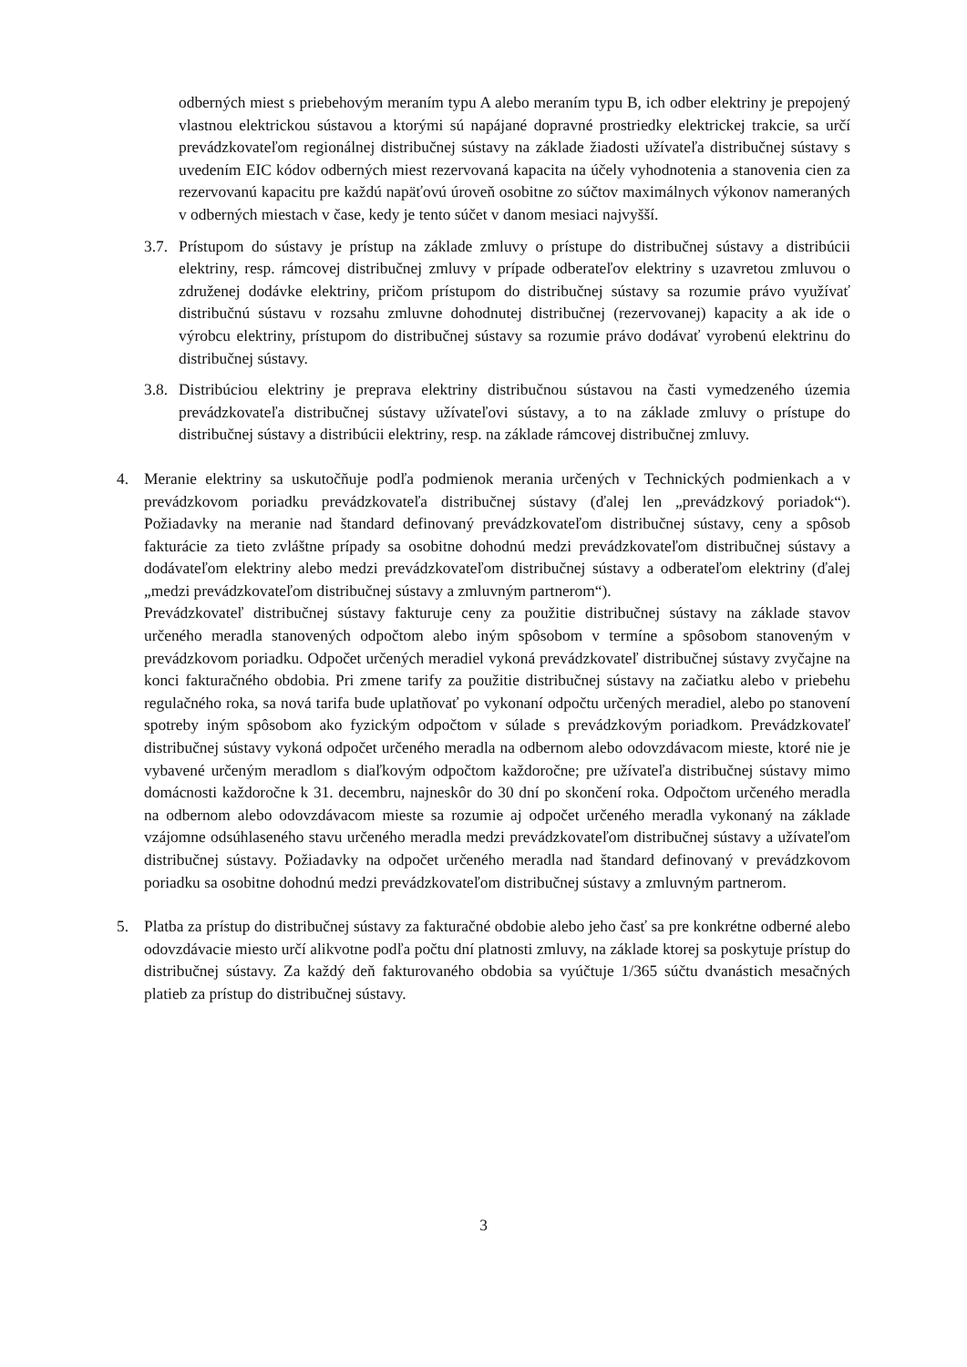odberných miest s priebehovým meraním typu A alebo meraním typu B, ich odber elektriny je prepojený vlastnou elektrickou sústavou a ktorými sú napájané dopravné prostriedky elektrickej trakcie, sa určí prevádzkovateľom regionálnej distribučnej sústavy na základe žiadosti užívateľa distribučnej sústavy s uvedením EIC kódov odberných miest rezervovaná kapacita na účely vyhodnotenia a stanovenia cien za rezervovanú kapacitu pre každú napäťovú úroveň osobitne zo súčtov maximálnych výkonov nameraných v odberných miestach v čase, kedy je tento súčet v danom mesiaci najvyšší.
3.7.
Prístupom do sústavy je prístup na základe zmluvy o prístupe do distribučnej sústavy a distribúcii elektriny, resp. rámcovej distribučnej zmluvy v prípade odberateľov elektriny s uzavretou zmluvou o združenej dodávke elektriny, pričom prístupom do distribučnej sústavy sa rozumie právo využívať distribučnú sústavu v rozsahu zmluvne dohodnutej distribučnej (rezervovanej) kapacity a ak ide o výrobcu elektriny, prístupom do distribučnej sústavy sa rozumie právo dodávať vyrobenú elektrinu do distribučnej sústavy.
3.8.
Distribúciou elektriny je preprava elektriny distribučnou sústavou na časti vymedzeného územia prevádzkovateľa distribučnej sústavy užívateľovi sústavy, a to na základe zmluvy o prístupe do distribučnej sústavy a distribúcii elektriny, resp. na základe rámcovej distribučnej zmluvy.
4. Meranie elektriny sa uskutočňuje podľa podmienok merania určených v Technických podmienkach a v prevádzkovom poriadku prevádzkovateľa distribučnej sústavy (ďalej len „prevádzkový poriadok“). Požiadavky na meranie nad štandard definovaný prevádzkovateľom distribučnej sústavy, ceny a spôsob fakturácie za tieto zvláštne prípady sa osobitne dohodnú medzi prevádzkovateľom distribučnej sústavy a dodávateľom elektriny alebo medzi prevádzkovateľom distribučnej sústavy a odberateľom elektriny (ďalej „medzi prevádzkovateľom distribučnej sústavy a zmluvným partnerom“).
Prevádzkovateľ distribučnej sústavy fakturuje ceny za použitie distribučnej sústavy na základe stavov určeného meradla stanovených odpočtom alebo iným spôsobom v termíne a spôsobom stanoveným v prevádzkovom poriadku. Odpočet určených meradiel vykoná prevádzkovateľ distribučnej sústavy zvyčajne na konci fakturačného obdobia. Pri zmene tarify za použitie distribučnej sústavy na začiatku alebo v priebehu regulačného roka, sa nová tarifa bude uplatňovať po vykonaní odpočtu určených meradiel, alebo po stanovení spotreby iným spôsobom ako fyzickým odpočtom v súlade s prevádzkovým poriadkom. Prevádzkovateľ distribučnej sústavy vykoná odpočet určeného meradla na odbernom alebo odovzdávacom mieste, ktoré nie je vybavené určeným meradlom s diaľkovým odpočtom každoročne; pre užívateľa distribučnej sústavy mimo domácnosti každoročne k 31. decembru, najneskôr do 30 dní po skončení roka. Odpočtom určeného meradla na odbernom alebo odovzdávacom mieste sa rozumie aj odpočet určeného meradla vykonaný na základe vzájomne odsúhlaseného stavu určeného meradla medzi prevádzkovateľom distribučnej sústavy a užívateľom distribučnej sústavy. Požiadavky na odpočet určeného meradla nad štandard definovaný v prevádzkovom poriadku sa osobitne dohodnú medzi prevádzkovateľom distribučnej sústavy a zmluvným partnerom.
5. Platba za prístup do distribučnej sústavy za fakturačné obdobie alebo jeho časť sa pre konkrétne odberné alebo odovzdávacie miesto určí alikvotne podľa počtu dní platnosti zmluvy, na základe ktorej sa poskytuje prístup do distribučnej sústavy. Za každý deň fakturovaného obdobia sa vyúčtuje 1/365 súčtu dvanástich mesačných platieb za prístup do distribučnej sústavy.
3